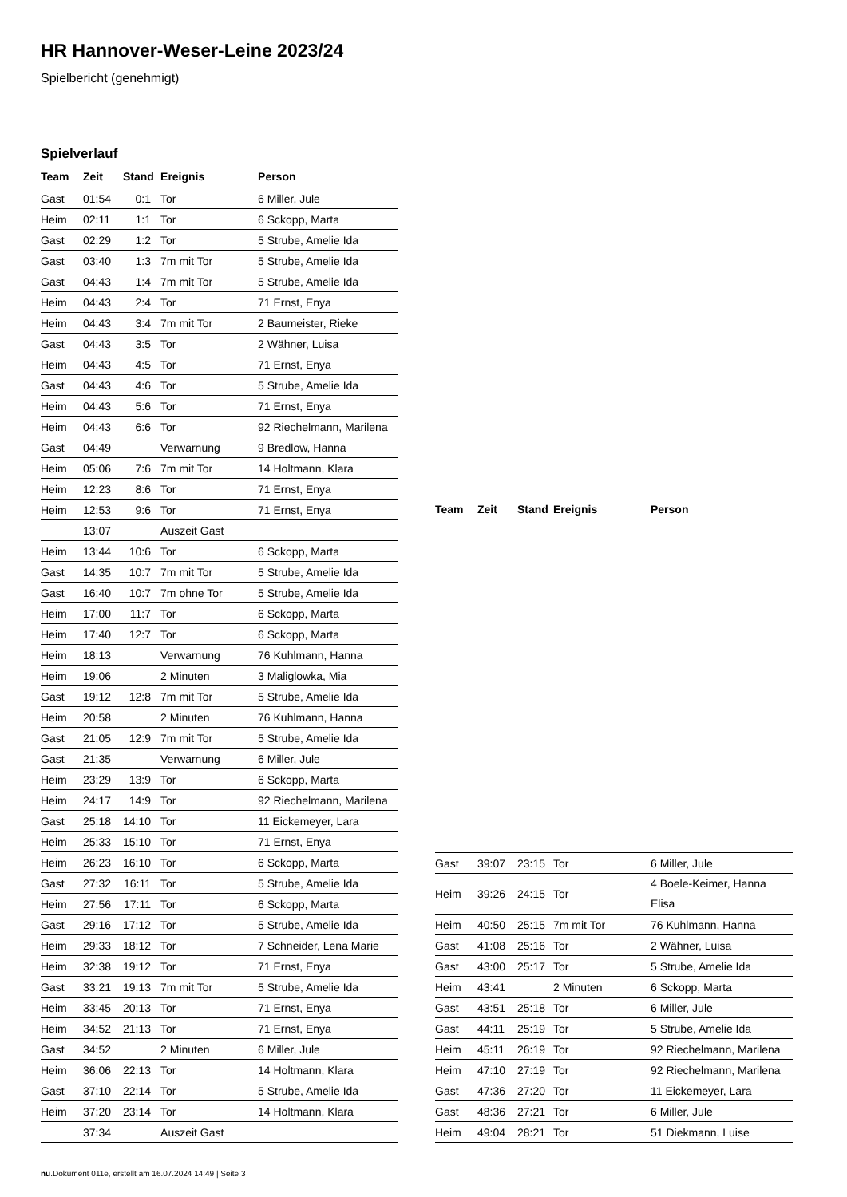HR Hannover-Weser-Leine 2023/24
Spielbericht (genehmigt)
Spielverlauf
| Team | Zeit | Stand | Ereignis | Person |
| --- | --- | --- | --- | --- |
| Gast | 01:54 | 0:1 | Tor | 6 Miller, Jule |
| Heim | 02:11 | 1:1 | Tor | 6 Sckopp, Marta |
| Gast | 02:29 | 1:2 | Tor | 5 Strube, Amelie Ida |
| Gast | 03:40 | 1:3 | 7m mit Tor | 5 Strube, Amelie Ida |
| Gast | 04:43 | 1:4 | 7m mit Tor | 5 Strube, Amelie Ida |
| Heim | 04:43 | 2:4 | Tor | 71 Ernst, Enya |
| Heim | 04:43 | 3:4 | 7m mit Tor | 2 Baumeister, Rieke |
| Gast | 04:43 | 3:5 | Tor | 2 Wähner, Luisa |
| Heim | 04:43 | 4:5 | Tor | 71 Ernst, Enya |
| Gast | 04:43 | 4:6 | Tor | 5 Strube, Amelie Ida |
| Heim | 04:43 | 5:6 | Tor | 71 Ernst, Enya |
| Heim | 04:43 | 6:6 | Tor | 92 Riechelmann, Marilena |
| Gast | 04:49 | | Verwarnung | 9 Bredlow, Hanna |
| Heim | 05:06 | 7:6 | 7m mit Tor | 14 Holtmann, Klara |
| Heim | 12:23 | 8:6 | Tor | 71 Ernst, Enya |
| Heim | 12:53 | 9:6 | Tor | 71 Ernst, Enya |
| | 13:07 | | Auszeit Gast | |
| Heim | 13:44 | 10:6 | Tor | 6 Sckopp, Marta |
| Gast | 14:35 | 10:7 | 7m mit Tor | 5 Strube, Amelie Ida |
| Gast | 16:40 | 10:7 | 7m ohne Tor | 5 Strube, Amelie Ida |
| Heim | 17:00 | 11:7 | Tor | 6 Sckopp, Marta |
| Heim | 17:40 | 12:7 | Tor | 6 Sckopp, Marta |
| Heim | 18:13 | | Verwarnung | 76 Kuhlmann, Hanna |
| Heim | 19:06 | | 2 Minuten | 3 Maliglowka, Mia |
| Gast | 19:12 | 12:8 | 7m mit Tor | 5 Strube, Amelie Ida |
| Heim | 20:58 | | 2 Minuten | 76 Kuhlmann, Hanna |
| Gast | 21:05 | 12:9 | 7m mit Tor | 5 Strube, Amelie Ida |
| Gast | 21:35 | | Verwarnung | 6 Miller, Jule |
| Heim | 23:29 | 13:9 | Tor | 6 Sckopp, Marta |
| Heim | 24:17 | 14:9 | Tor | 92 Riechelmann, Marilena |
| Gast | 25:18 | 14:10 | Tor | 11 Eickemeyer, Lara |
| Heim | 25:33 | 15:10 | Tor | 71 Ernst, Enya |
| Heim | 26:23 | 16:10 | Tor | 6 Sckopp, Marta |
| Gast | 27:32 | 16:11 | Tor | 5 Strube, Amelie Ida |
| Heim | 27:56 | 17:11 | Tor | 6 Sckopp, Marta |
| Gast | 29:16 | 17:12 | Tor | 5 Strube, Amelie Ida |
| Heim | 29:33 | 18:12 | Tor | 7 Schneider, Lena Marie |
| Heim | 32:38 | 19:12 | Tor | 71 Ernst, Enya |
| Gast | 33:21 | 19:13 | 7m mit Tor | 5 Strube, Amelie Ida |
| Heim | 33:45 | 20:13 | Tor | 71 Ernst, Enya |
| Heim | 34:52 | 21:13 | Tor | 71 Ernst, Enya |
| Gast | 34:52 | | 2 Minuten | 6 Miller, Jule |
| Heim | 36:06 | 22:13 | Tor | 14 Holtmann, Klara |
| Gast | 37:10 | 22:14 | Tor | 5 Strube, Amelie Ida |
| Heim | 37:20 | 23:14 | Tor | 14 Holtmann, Klara |
| | 37:34 | | Auszeit Gast | |
| Team | Zeit | Stand | Ereignis | Person |
| --- | --- | --- | --- | --- |
| Gast | 39:07 | 23:15 | Tor | 6 Miller, Jule |
| Heim | 39:26 | 24:15 | Tor | 4 Boele-Keimer, Hanna Elisa |
| Heim | 40:50 | 25:15 | 7m mit Tor | 76 Kuhlmann, Hanna |
| Gast | 41:08 | 25:16 | Tor | 2 Wähner, Luisa |
| Gast | 43:00 | 25:17 | Tor | 5 Strube, Amelie Ida |
| Heim | 43:41 | | 2 Minuten | 6 Sckopp, Marta |
| Gast | 43:51 | 25:18 | Tor | 6 Miller, Jule |
| Gast | 44:11 | 25:19 | Tor | 5 Strube, Amelie Ida |
| Heim | 45:11 | 26:19 | Tor | 92 Riechelmann, Marilena |
| Heim | 47:10 | 27:19 | Tor | 92 Riechelmann, Marilena |
| Gast | 47:36 | 27:20 | Tor | 11 Eickemeyer, Lara |
| Gast | 48:36 | 27:21 | Tor | 6 Miller, Jule |
| Heim | 49:04 | 28:21 | Tor | 51 Diekmann, Luise |
nu.Dokument 011e, erstellt am 16.07.2024 14:49 | Seite 3